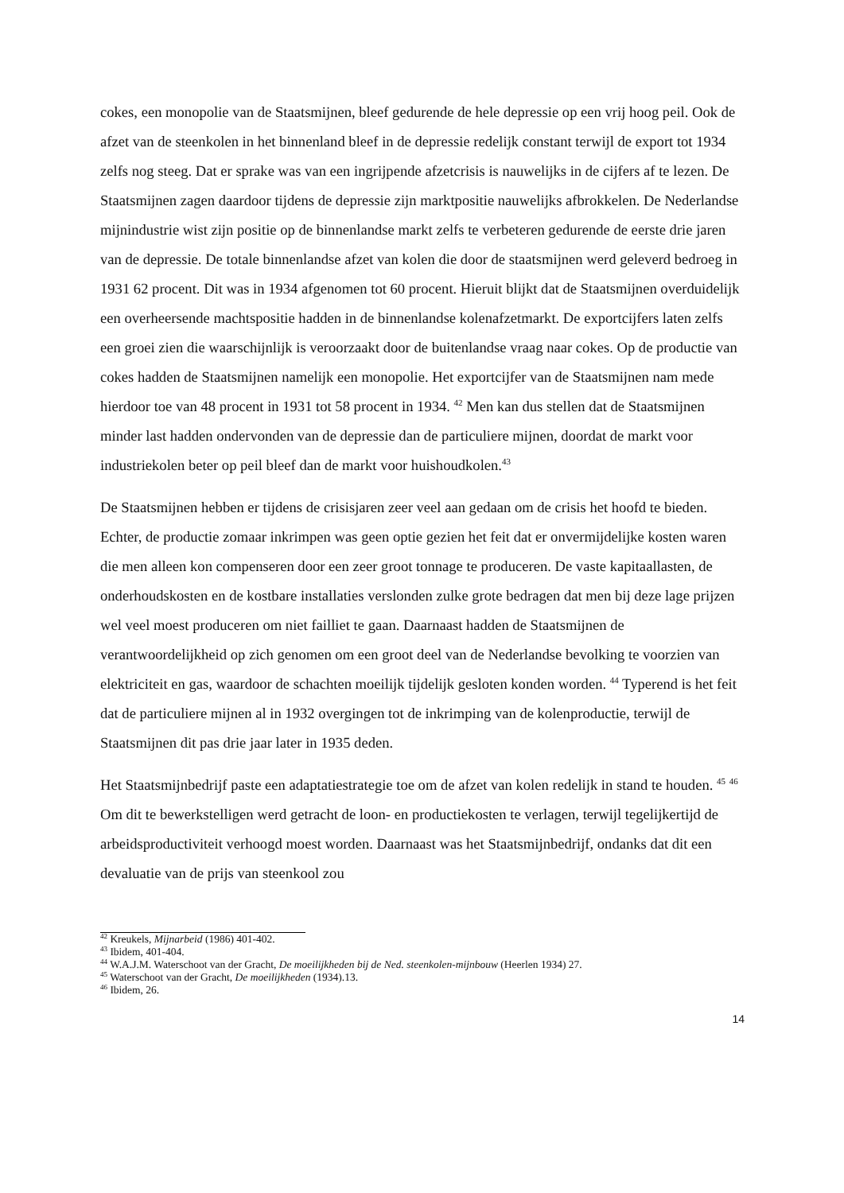cokes, een monopolie van de Staatsmijnen, bleef gedurende de hele depressie op een vrij hoog peil. Ook de afzet van de steenkolen in het binnenland bleef in de depressie redelijk constant terwijl de export tot 1934 zelfs nog steeg. Dat er sprake was van een ingrijpende afzetcrisis is nauwelijks in de cijfers af te lezen. De Staatsmijnen zagen daardoor tijdens de depressie zijn marktpositie nauwelijks afbrokkelen. De Nederlandse mijnindustrie wist zijn positie op de binnenlandse markt zelfs te verbeteren gedurende de eerste drie jaren van de depressie. De totale binnenlandse afzet van kolen die door de staatsmijnen werd geleverd bedroeg in 1931 62 procent. Dit was in 1934 afgenomen tot 60 procent. Hieruit blijkt dat de Staatsmijnen overduidelijk een overheersende machtspositie hadden in de binnenlandse kolenafzetmarkt. De exportcijfers laten zelfs een groei zien die waarschijnlijk is veroorzaakt door de buitenlandse vraag naar cokes. Op de productie van cokes hadden de Staatsmijnen namelijk een monopolie. Het exportcijfer van de Staatsmijnen nam mede hierdoor toe van 48 procent in 1931 tot 58 procent in 1934. <sup>42</sup> Men kan dus stellen dat de Staatsmijnen minder last hadden ondervonden van de depressie dan de particuliere mijnen, doordat de markt voor industriekolen beter op peil bleef dan de markt voor huishoudkolen.<sup>43</sup>
De Staatsmijnen hebben er tijdens de crisisjaren zeer veel aan gedaan om de crisis het hoofd te bieden. Echter, de productie zomaar inkrimpen was geen optie gezien het feit dat er onvermijdelijke kosten waren die men alleen kon compenseren door een zeer groot tonnage te produceren. De vaste kapitaallasten, de onderhoudskosten en de kostbare installaties verslonden zulke grote bedragen dat men bij deze lage prijzen wel veel moest produceren om niet failliet te gaan. Daarnaast hadden de Staatsmijnen de verantwoordelijkheid op zich genomen om een groot deel van de Nederlandse bevolking te voorzien van elektriciteit en gas, waardoor de schachten moeilijk tijdelijk gesloten konden worden. <sup>44</sup> Typerend is het feit dat de particuliere mijnen al in 1932 overgingen tot de inkrimping van de kolenproductie, terwijl de Staatsmijnen dit pas drie jaar later in 1935 deden.
Het Staatsmijnbedrijf paste een adaptatiestrategie toe om de afzet van kolen redelijk in stand te houden. <sup>45</sup> <sup>46</sup> Om dit te bewerkstelligen werd getracht de loon- en productiekosten te verlagen, terwijl tegelijkertijd de arbeidsproductiviteit verhoogd moest worden. Daarnaast was het Staatsmijnbedrijf, ondanks dat dit een devaluatie van de prijs van steenkool zou
<sup>42</sup> Kreukels, Mijnarbeid (1986) 401-402.
<sup>43</sup> Ibidem, 401-404.
<sup>44</sup> W.A.J.M. Waterschoot van der Gracht, De moeilijkheden bij de Ned. steenkolen-mijnbouw (Heerlen 1934) 27.
<sup>45</sup> Waterschoot van der Gracht, De moeilijkheden (1934).13.
<sup>46</sup> Ibidem, 26.
14